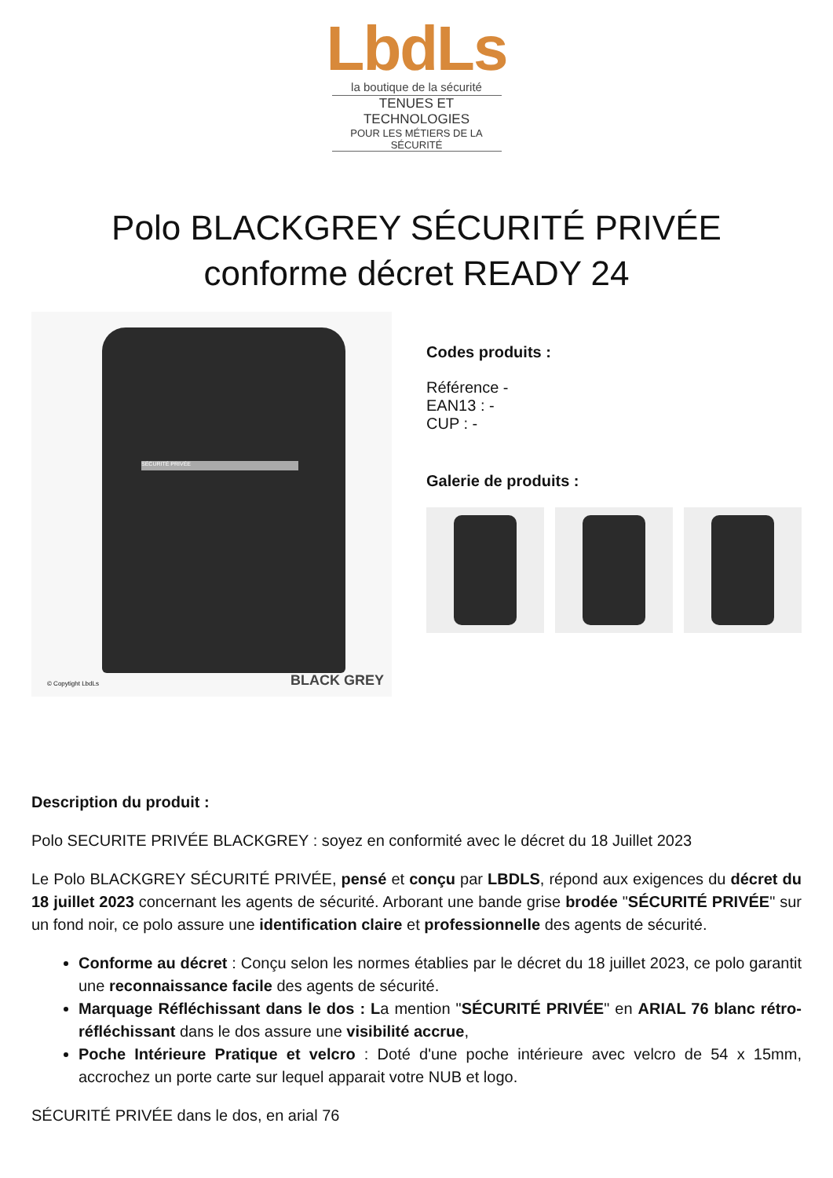LbdLs
la boutique de la sécurité
TENUES ET TECHNOLOGIES
POUR LES MÉTIERS DE LA SÉCURITÉ
Polo BLACKGREY SÉCURITÉ PRIVÉE conforme décret READY 24
SÉCURITÉ PRIVÉE
© Copytight LbdLs BLACK GREY
Codes produits :
Référence -
EAN13 : -
CUP : -
Galerie de produits :
Description du produit :
Polo SECURITE PRIVÉE BLACKGREY : soyez en conformité avec le décret du 18 Juillet 2023
Le Polo BLACKGREY SÉCURITÉ PRIVÉE, pensé et conçu par LBDLS, répond aux exigences du décret du 18 juillet 2023 concernant les agents de sécurité. Arborant une bande grise brodée "SÉCURITÉ PRIVÉE" sur un fond noir, ce polo assure une identification claire et professionnelle des agents de sécurité.
Conforme au décret : Conçu selon les normes établies par le décret du 18 juillet 2023, ce polo garantit une reconnaissance facile des agents de sécurité.
Marquage Réfléchissant dans le dos : La mention "SÉCURITÉ PRIVÉE" en ARIAL 76 blanc rétro-réfléchissant dans le dos assure une visibilité accrue,
Poche Intérieure Pratique et velcro : Doté d'une poche intérieure avec velcro de 54 x 15mm, accrochez un porte carte sur lequel apparait votre NUB et logo.
SÉCURITÉ PRIVÉE dans le dos, en arial 76